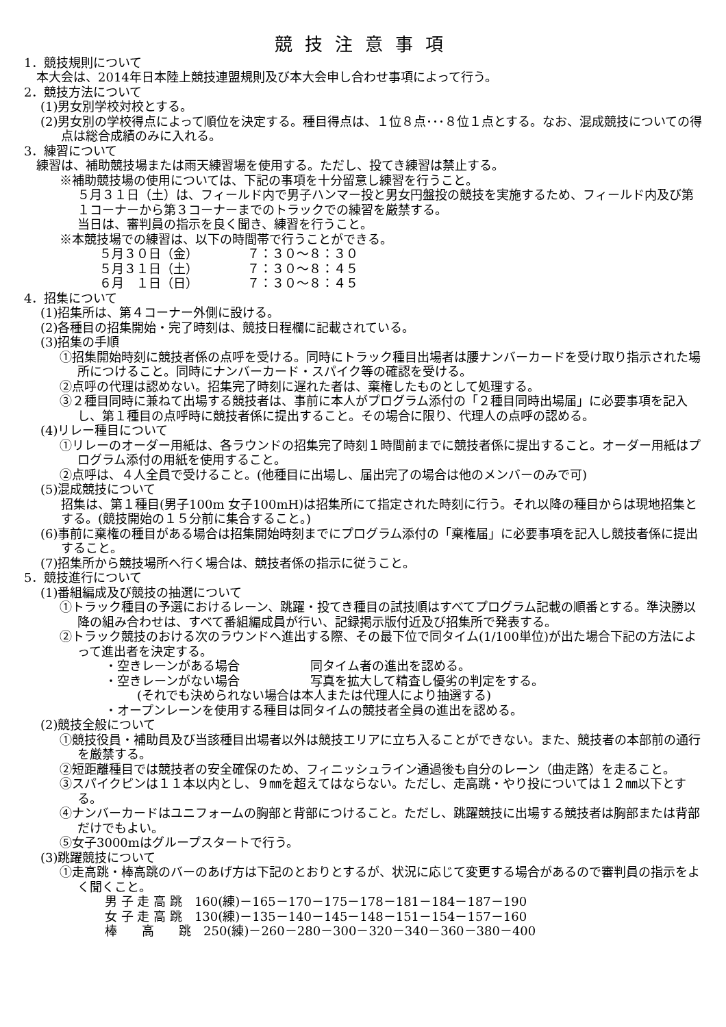競技注意事項
1．競技規則について
本大会は、2014年日本陸上競技連盟規則及び本大会申し合わせ事項によって行う。
2．競技方法について
(1)男女別学校対校とする。
(2)男女別の学校得点によって順位を決定する。種目得点は、１位８点･･･８位１点とする。なお、混成競技についての得点は総合成績のみに入れる。
3．練習について
練習は、補助競技場または雨天練習場を使用する。ただし、投てき練習は禁止する。
※補助競技場の使用については、下記の事項を十分留意し練習を行うこと。
５月３１日（土）は、フィールド内で男子ハンマー投と男女円盤投の競技を実施するため、フィールド内及び第１コーナーから第３コーナーまでのトラックでの練習を厳禁する。
当日は、審判員の指示を良く聞き、練習を行うこと。
※本競技場での練習は、以下の時間帯で行うことができる。
５月３０日（金） ７：３０～８：３０
５月３１日（土） ７：３０～８：４５
６月　１日（日） ７：３０～８：４５
4．招集について
(1)招集所は、第４コーナー外側に設ける。
(2)各種目の招集開始・完了時刻は、競技日程欄に記載されている。
(3)招集の手順
①招集開始時刻に競技者係の点呼を受ける。同時にトラック種目出場者は腰ナンバーカードを受け取り指示された場所につけること。同時にナンバーカード・スパイク等の確認を受ける。
②点呼の代理は認めない。招集完了時刻に遅れた者は、棄権したものとして処理する。
③２種目同時に兼ねて出場する競技者は、事前に本人がプログラム添付の「２種目同時出場届」に必要事項を記入し、第１種目の点呼時に競技者係に提出すること。その場合に限り、代理人の点呼の認める。
(4)リレー種目について
①リレーのオーダー用紙は、各ラウンドの招集完了時刻１時間前までに競技者係に提出すること。オーダー用紙はプログラム添付の用紙を使用すること。
②点呼は、４人全員で受けること。(他種目に出場し、届出完了の場合は他のメンバーのみで可)
(5)混成競技について
招集は、第１種目(男子100m 女子100mH)は招集所にて指定された時刻に行う。それ以降の種目からは現地招集とする。(競技開始の１５分前に集合すること。)
(6)事前に棄権の種目がある場合は招集開始時刻までにプログラム添付の「棄権届」に必要事項を記入し競技者係に提出すること。
(7)招集所から競技場所へ行く場合は、競技者係の指示に従うこと。
5．競技進行について
(1)番組編成及び競技の抽選について
①トラック種目の予選におけるレーン、跳躍・投てき種目の試技順はすべてプログラム記載の順番とする。準決勝以降の組み合わせは、すべて番組編成員が行い、記録掲示版付近及び招集所で発表する。
②トラック競技のおける次のラウンドへ進出する際、その最下位で同タイム(1/100単位)が出た場合下記の方法によって進出者を決定する。
・空きレーンがある場合 同タイム者の進出を認める。
・空きレーンがない場合 写真を拡大して精査し優劣の判定をする。
(それでも決められない場合は本人または代理人により抽選する)
・オープンレーンを使用する種目は同タイムの競技者全員の進出を認める。
(2)競技全般について
①競技役員・補助員及び当該種目出場者以外は競技エリアに立ち入ることができない。また、競技者の本部前の通行を厳禁する。
②短距離種目では競技者の安全確保のため、フィニッシュライン通過後も自分のレーン（曲走路）を走ること。
③スパイクピンは１１本以内とし、９㎜を超えてはならない。ただし、走高跳・やり投については１２㎜以下とする。
④ナンバーカードはユニフォームの胸部と背部につけること。ただし、跳躍競技に出場する競技者は胸部または背部だけでもよい。
⑤女子3000mはグループスタートで行う。
(3)跳躍競技について
①走高跳・棒高跳のバーのあげ方は下記のとおりとするが、状況に応じて変更する場合があるので審判員の指示をよく聞くこと。
男 子 走 高 跳　160(練)－165－170－175－178－181－184－187－190
女 子 走 高 跳　130(練)－135－140－145－148－151－154－157－160
棒　　高　　跳　250(練)－260－280－300－320－340－360－380－400